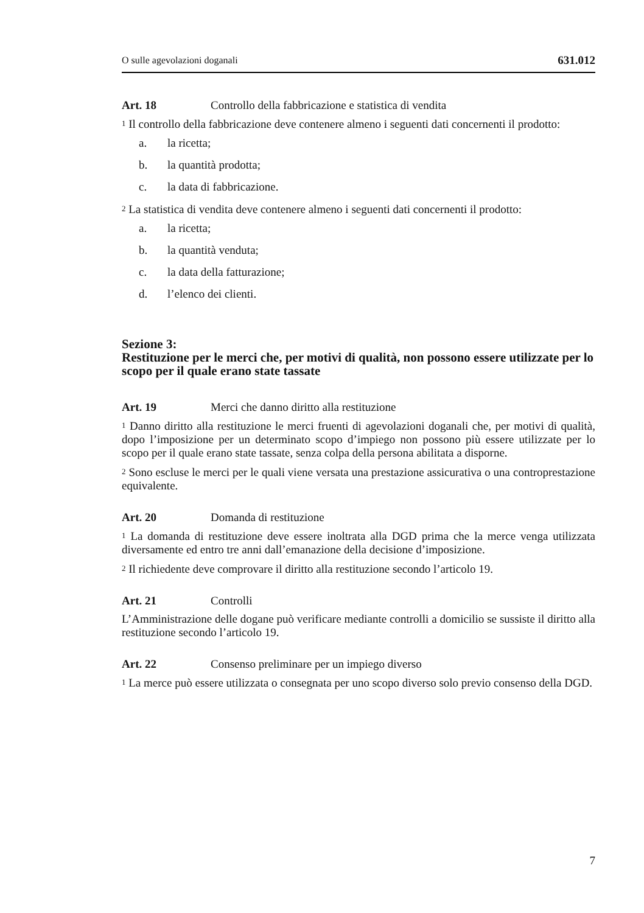O sulle agevolazioni doganali 631.012
Art. 18 Controllo della fabbricazione e statistica di vendita
<sup>1</sup> Il controllo della fabbricazione deve contenere almeno i seguenti dati concernenti il prodotto:
a. la ricetta;
b. la quantità prodotta;
c. la data di fabbricazione.
<sup>2</sup> La statistica di vendita deve contenere almeno i seguenti dati concernenti il prodotto:
a. la ricetta;
b. la quantità venduta;
c. la data della fatturazione;
d. l’elenco dei clienti.
Sezione 3:
Restituzione per le merci che, per motivi di qualità, non possono essere utilizzate per lo scopo per il quale erano state tassate
Art. 19 Merci che danno diritto alla restituzione
<sup>1</sup> Danno diritto alla restituzione le merci fruenti di agevolazioni doganali che, per motivi di qualità, dopo l’imposizione per un determinato scopo d’impiego non possono più essere utilizzate per lo scopo per il quale erano state tassate, senza colpa della persona abilitata a disporne.
<sup>2</sup> Sono escluse le merci per le quali viene versata una prestazione assicurativa o una controprestazione equivalente.
Art. 20 Domanda di restituzione
<sup>1</sup> La domanda di restituzione deve essere inoltrata alla DGD prima che la merce venga utilizzata diversamente ed entro tre anni dall’emanazione della decisione d’imposizione.
<sup>2</sup> Il richiedente deve comprovare il diritto alla restituzione secondo l’articolo 19.
Art. 21 Controlli
L’Amministrazione delle dogane può verificare mediante controlli a domicilio se sussiste il diritto alla restituzione secondo l’articolo 19.
Art. 22 Consenso preliminare per un impiego diverso
<sup>1</sup> La merce può essere utilizzata o consegnata per uno scopo diverso solo previo consenso della DGD.
7